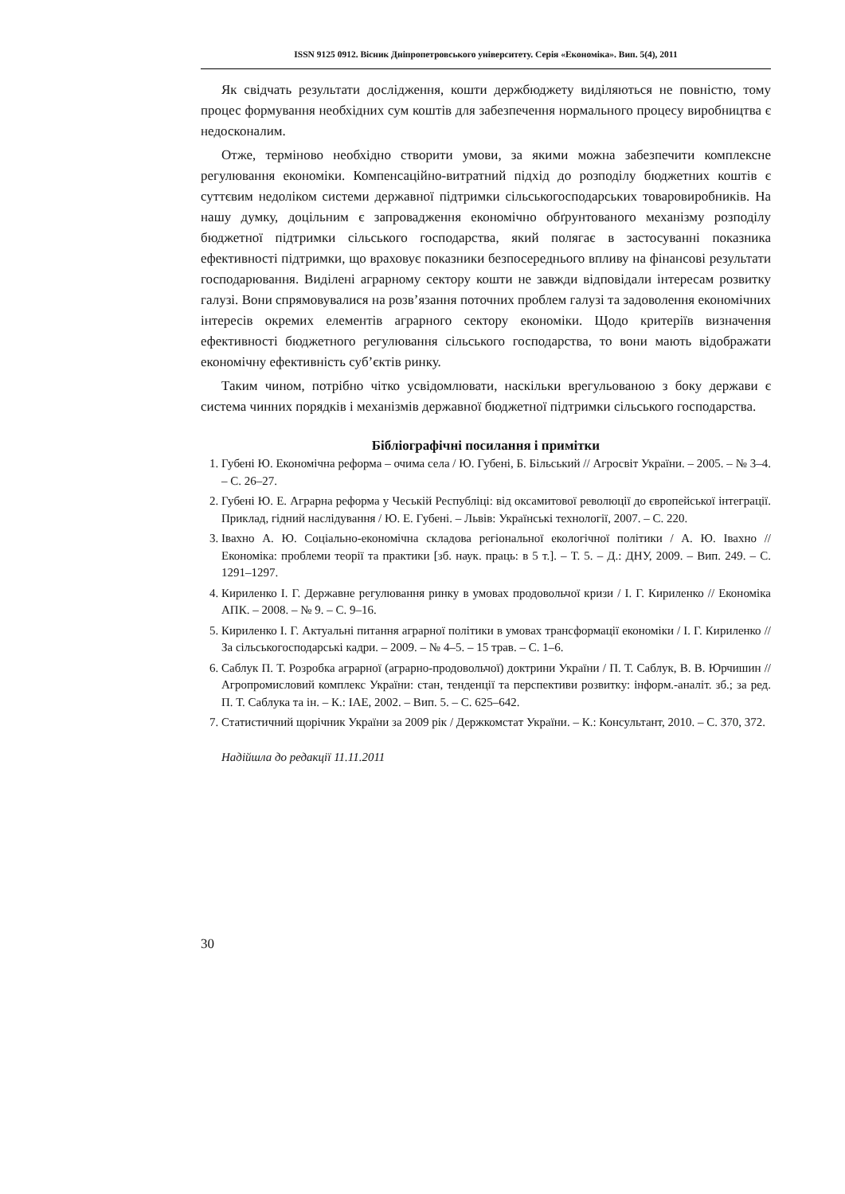ISSN 9125 0912. Вісник Дніпропетровського університету. Серія «Економіка». Вип. 5(4), 2011
Як свідчать результати дослідження, кошти держбюджету виділяються не повністю, тому процес формування необхідних сум коштів для забезпечення нормального процесу виробництва є недосконалим.
Отже, терміново необхідно створити умови, за якими можна забезпечити комплексне регулювання економіки. Компенсаційно-витратний підхід до розподілу бюджетних коштів є суттєвим недоліком системи державної підтримки сільськогосподарських товаровиробників. На нашу думку, доцільним є запровадження економічно обґрунтованого механізму розподілу бюджетної підтримки сільського господарства, який полягає в застосуванні показника ефективності підтримки, що враховує показники безпосереднього впливу на фінансові результати господарювання. Виділені аграрному сектору кошти не завжди відповідали інтересам розвитку галузі. Вони спрямовувалися на розв’язання поточних проблем галузі та задоволення економічних інтересів окремих елементів аграрного сектору економіки. Щодо критеріїв визначення ефективності бюджетного регулювання сільського господарства, то вони мають відображати економічну ефективність суб’єктів ринку.
Таким чином, потрібно чітко усвідомлювати, наскільки врегульованою з боку держави є система чинних порядків і механізмів державної бюджетної підтримки сільського господарства.
Бібліографічні посилання і примітки
1. Губені Ю. Економічна реформа – очима села / Ю. Губені, Б. Більський // Агросвіт України. – 2005. – № 3–4. – С. 26–27.
2. Губені Ю. Е. Аграрна реформа у Чеській Республіці: від оксамитової революції до європейської інтеграції. Приклад, гідний наслідування / Ю. Е. Губені. – Львів: Українські технології, 2007. – С. 220.
3. Івахно А. Ю. Соціально-економічна складова регіональної екологічної політики / А. Ю. Івахно // Економіка: проблеми теорії та практики [зб. наук. праць: в 5 т.]. – Т. 5. – Д.: ДНУ, 2009. – Вип. 249. – С. 1291–1297.
4. Кириленко І. Г. Державне регулювання ринку в умовах продовольчої кризи / І. Г. Кириленко // Економіка АПК. – 2008. – № 9. – С. 9–16.
5. Кириленко І. Г. Актуальні питання аграрної політики в умовах трансформації економіки / І. Г. Кириленко // За сільськогосподарські кадри. – 2009. – № 4–5. – 15 трав. – С. 1–6.
6. Саблук П. Т. Розробка аграрної (аграрно-продовольчої) доктрини України / П. Т. Саблук, В. В. Юрчишин // Агропромисловий комплекс України: стан, тенденції та перспективи розвитку: інформ.-аналіт. зб.; за ред. П. Т. Саблука та ін. – К.: ІАЕ, 2002. – Вип. 5. – С. 625–642.
7. Статистичний щорічник України за 2009 рік / Держкомстат України. – К.: Консультант, 2010. – С. 370, 372.
Надійшла до редакції 11.11.2011
30